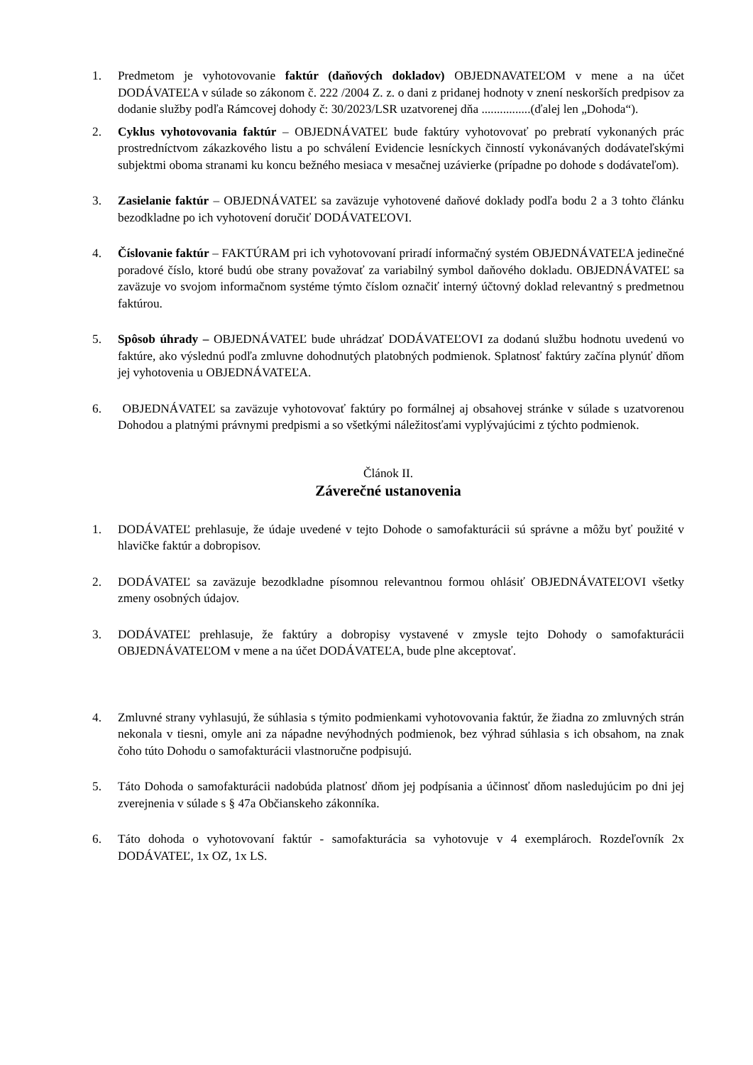1. Predmetom je vyhotovovanie faktúr (daňových dokladov) OBJEDNAVATEĽOM v mene a na účet DODÁVATEĽA v súlade so zákonom č. 222 /2004 Z. z. o dani z pridanej hodnoty v znení neskorších predpisov za dodanie služby podľa Rámcovej dohody č: 30/2023/LSR uzatvorenej dňa ................(ďalej len „Dohoda“).
2. Cyklus vyhotovovania faktúr – OBJEDNÁVATEĽ bude faktúry vyhotovovať po prebratí vykonaných prác prostredníctvom zákazkového listu a po schválení Evidencie lesníckych činností vykonávaných dodávateľskými subjektmi oboma stranami ku koncu bežného mesiaca v mesačnej uzávierke (prípadne po dohode s dodávateľom).
3. Zasielanie faktúr – OBJEDNÁVATEĽ sa zaväzuje vyhotovené daňové doklady podľa bodu 2 a 3 tohto článku bezodkladne po ich vyhotovení doručiť DODÁVATEĽOVI.
4. Číslovanie faktúr – FAKTÚRAM pri ich vyhotovovaní priradí informačný systém OBJEDNÁVATEĽA jedinečné poradové číslo, ktoré budú obe strany považovať za variabilný symbol daňového dokladu. OBJEDNÁVATEĽ sa zaväzuje vo svojom informačnom systéme týmto číslom označiť interný účtovný doklad relevantný s predmetnou faktúrou.
5. Spôsob úhrady – OBJEDNÁVATEĽ bude uhrádzať DODÁVATEĽOVI za dodanú službu hodnotu uvedenú vo faktúre, ako výslednú podľa zmluvne dohodnutých platobných podmienok. Splatnosť faktúry začína plynúť dňom jej vyhotovenia u OBJEDNÁVATEĽA.
6. OBJEDNÁVATEĽ sa zaväzuje vyhotovovať faktúry po formálnej aj obsahovej stránke v súlade s uzatvorenou Dohodou a platnými právnymi predpismi a so všetkými náležitosťami vyplývajúcimi z týchto podmienok.
Článok II.
Záverečné ustanovenia
1. DODÁVATEĽ prehlasuje, že údaje uvedené v tejto Dohode o samofakturácii sú správne a môžu byť použité v hlavičke faktúr a dobropisov.
2. DODÁVATEĽ sa zaväzuje bezodkladne písomnou relevantnou formou ohlásiť OBJEDNÁVATEĽOVI všetky zmeny osobných údajov.
3. DODÁVATEĽ prehlasuje, že faktúry a dobropisy vystavené v zmysle tejto Dohody o samofakturácii OBJEDNÁVATEĽOM v mene a na účet DODÁVATEĽA, bude plne akceptovať.
4. Zmluvné strany vyhlasujú, že súhlasia s týmito podmienkami vyhotovovania faktúr, že žiadna zo zmluvných strán nekonala v tiesni, omyle ani za nápadne nevýhodných podmienok, bez výhrad súhlasia s ich obsahom, na znak čoho túto Dohodu o samofakturácii vlastnoručne podpisujú.
5. Táto Dohoda o samofakturácii nadobúda platnosť dňom jej podpísania a účinnosť dňom nasledujúcim po dni jej zverejnenia v súlade s § 47a Občianskeho zákonníka.
6. Táto dohoda o vyhotovovaní faktúr - samofakturácia sa vyhotovuje v 4 exemplároch. Rozdeľovník 2x DODÁVATEĽ, 1x OZ, 1x LS.